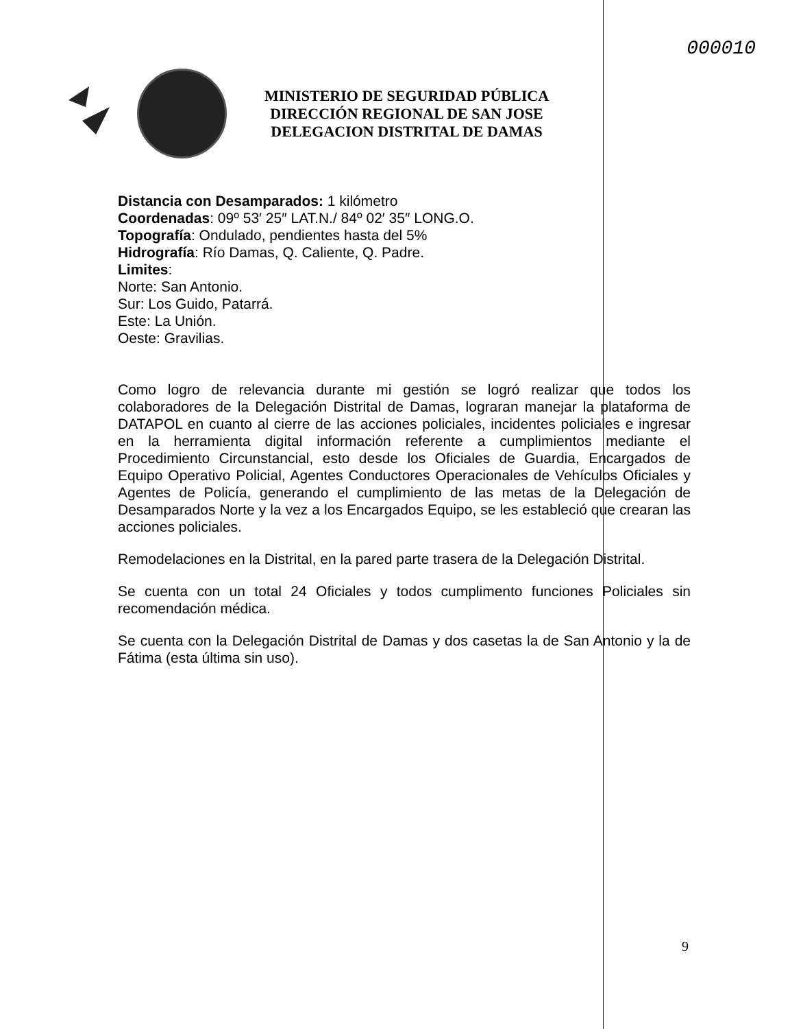000010
MINISTERIO DE SEGURIDAD PÚBLICA
DIRECCIÓN REGIONAL DE SAN JOSE
DELEGACION DISTRITAL DE DAMAS
Distancia con Desamparados: 1 kilómetro
Coordenadas: 09º 53′ 25″ LAT.N./ 84º 02′ 35″ LONG.O.
Topografía: Ondulado, pendientes hasta del 5%
Hidrografía: Río Damas, Q. Caliente, Q. Padre.
Limites:
Norte: San Antonio.
Sur: Los Guido, Patarrá.
Este: La Unión.
Oeste: Gravilias.
Como logro de relevancia durante mi gestión se logró realizar que todos los colaboradores de la Delegación Distrital de Damas, lograran manejar la plataforma de DATAPOL en cuanto al cierre de las acciones policiales, incidentes policiales e ingresar en la herramienta digital información referente a cumplimientos mediante el Procedimiento Circunstancial, esto desde los Oficiales de Guardia, Encargados de Equipo Operativo Policial, Agentes Conductores Operacionales de Vehículos Oficiales y Agentes de Policía, generando el cumplimiento de las metas de la Delegación de Desamparados Norte y la vez a los Encargados Equipo, se les estableció que crearan las acciones policiales.
Remodelaciones en la Distrital, en la pared parte trasera de la Delegación Distrital.
Se cuenta con un total 24 Oficiales y todos cumplimento funciones Policiales sin recomendación médica.
Se cuenta con la Delegación Distrital de Damas y dos casetas la de San Antonio y la de Fátima (esta última sin uso).
9